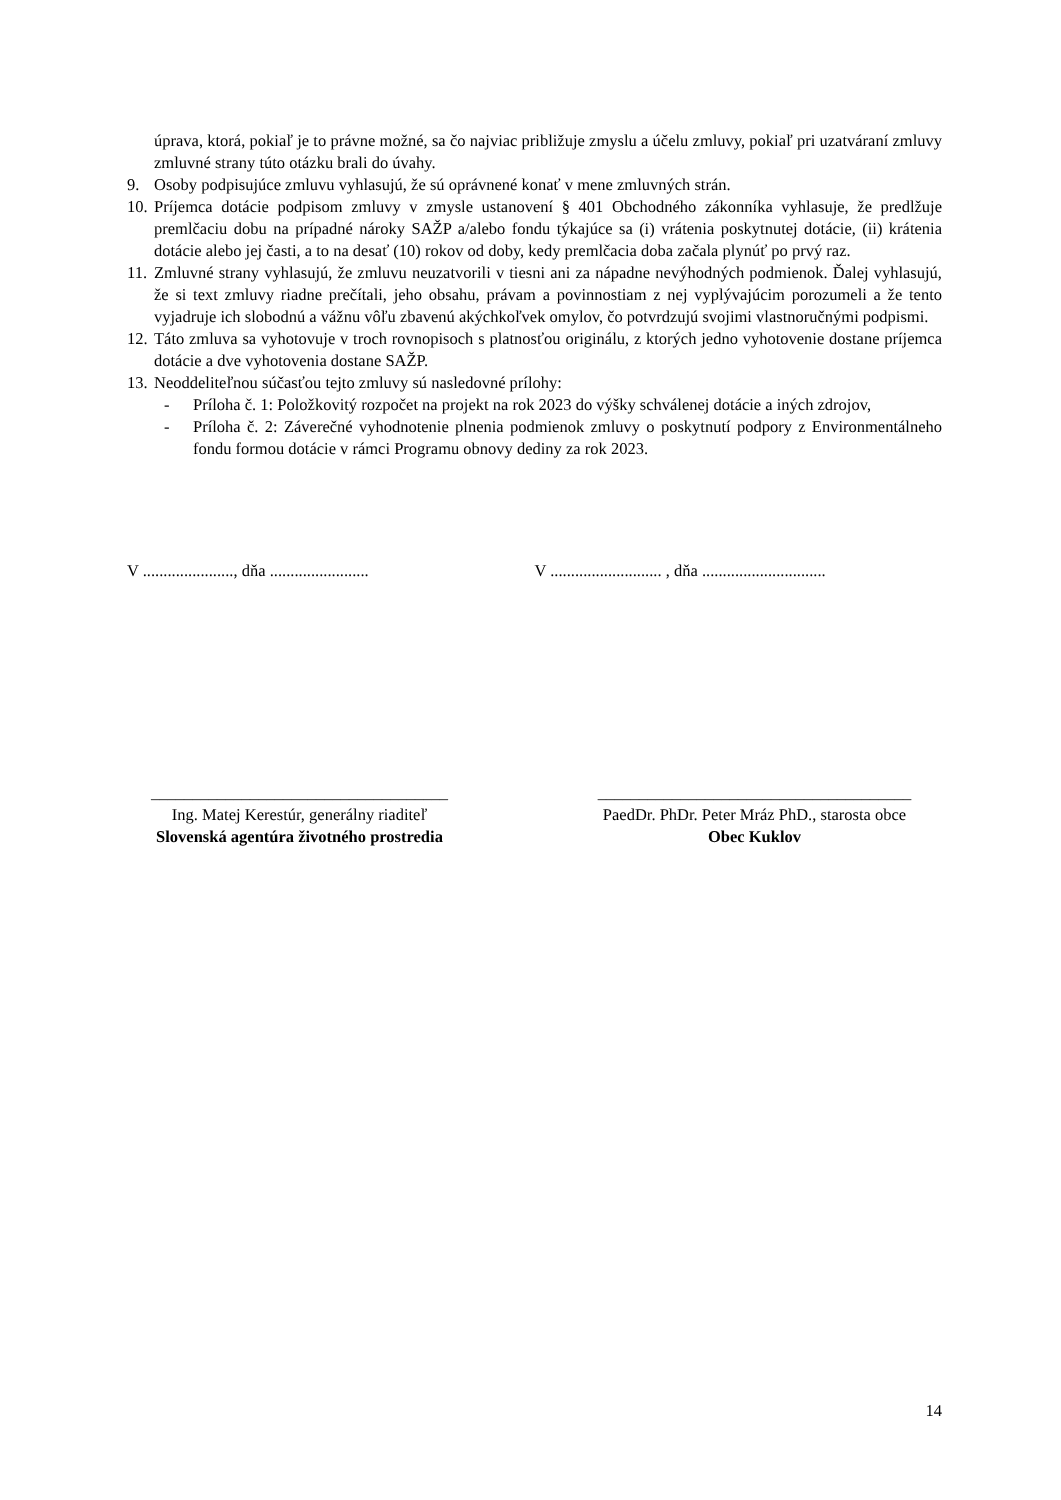úprava, ktorá, pokiaľ je to právne možné, sa čo najviac približuje zmyslu a účelu zmluvy, pokiaľ pri uzatváraní zmluvy zmluvné strany túto otázku brali do úvahy.
9. Osoby podpisujúce zmluvu vyhlasujú, že sú oprávnené konať v mene zmluvných strán.
10.
Príjemca dotácie podpisom zmluvy v zmysle ustanovení § 401 Obchodného zákonníka vyhlasuje, že predlžuje premlčaciu dobu na prípadné nároky SAŽP a/alebo fondu týkajúce sa (i) vrátenia poskytnutej dotácie, (ii) krátenia dotácie alebo jej časti, a to na desať (10) rokov od doby, kedy premlčacia doba začala plynúť po prvý raz.
11.
Zmluvné strany vyhlasujú, že zmluvu neuzatvorili v tiesni ani za nápadne nevýhodných podmienok. Ďalej vyhlasujú, že si text zmluvy riadne prečítali, jeho obsahu, právam a povinnostiam z nej vyplývajúcim porozumeli a že tento vyjadruje ich slobodnú a vážnu vôľu zbavenú akýchkoľvek omylov, čo potvrdzujú svojimi vlastnoručnými podpismi.
12.
Táto zmluva sa vyhotovuje v troch rovnopisoch s platnosťou originálu, z ktorých jedno vyhotovenie dostane príjemca dotácie a dve vyhotovenia dostane SAŽP.
13.
Neoddeliteľnou súčasťou tejto zmluvy sú nasledovné prílohy:
- Príloha č. 1: Položkovitý rozpočet na projekt na rok 2023 do výšky schválenej dotácie a iných zdrojov,
- Príloha č. 2: Záverečné vyhodnotenie plnenia podmienok zmluvy o poskytnutí podpory z Environmentálneho fondu formou dotácie v rámci Programu obnovy dediny za rok 2023.
V ......................, dňa ........................
V ........................... , dňa ..............................
____________________________________
Ing. Matej Kerestúr, generálny riaditeľ
Slovenská agentúra životného prostredia
______________________________________
PaedDr. PhDr. Peter Mráz PhD., starosta obce
Obec Kuklov
14